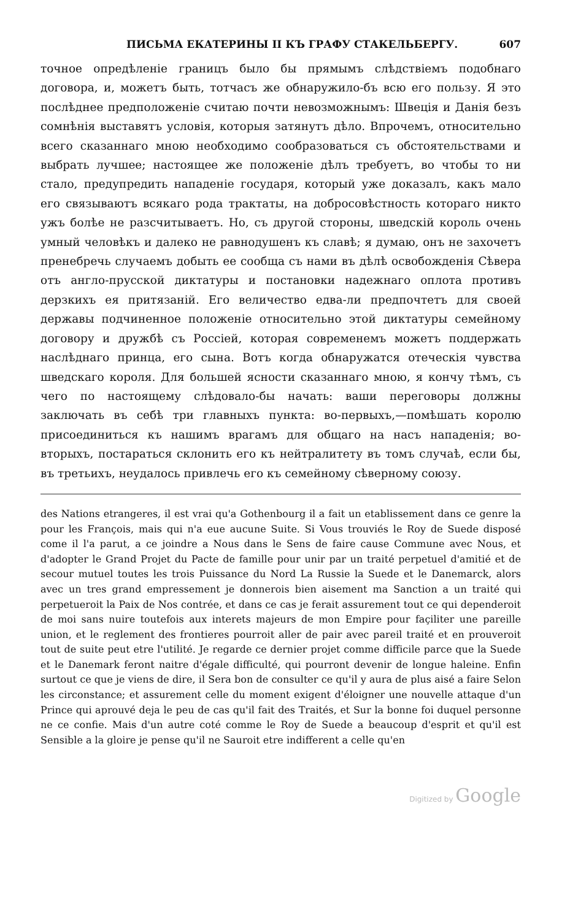ПИСЬМА ЕКАТЕРИНЫ II КЪ ГРАФУ СТАКЕЛЬБЕРГУ. 607
точное опредѣленіе границъ было бы прямымъ слѣдствіемъ подобнаго договора, и, можетъ быть, тотчасъ же обнаружило-бъ всю его пользу. Я это послѣднее предположеніе считаю почти невозможнымъ: Швеція и Данія безъ сомнѣнія выставятъ условія, которыя затянутъ дѣло. Впрочемъ, относительно всего сказаннаго мною необходимо сообразоваться съ обстоятельствами и выбрать лучшее; настоящее же положеніе дѣлъ требуетъ, во чтобы то ни стало, предупредить нападеніе государя, который уже доказалъ, какъ мало его связываютъ всякаго рода трактаты, на добросовѣстность котораго никто ужъ болѣе не разсчитываетъ. Но, съ другой стороны, шведскій король очень умный человѣкъ и далеко не равнодушенъ къ славѣ; я думаю, онъ не захочетъ пренебречь случаемъ добыть ее сообща съ нами въ дѣлѣ освобожденія Сѣвера отъ англо-прусской диктатуры и постановки надежнаго оплота противъ дерзкихъ ея притязаній. Его величество едва-ли предпочтетъ для своей державы подчиненное положеніе относительно этой диктатуры семейному договору и дружбѣ съ Россіей, которая современемъ можетъ поддержать наслѣднаго принца, его сына. Вотъ когда обнаружатся отеческія чувства шведскаго короля. Для большей ясности сказаннаго мною, я кончу тѣмъ, съ чего по настоящему слѣдовало-бы начать: ваши переговоры должны заключать въ себѣ три главныхъ пункта: во-первыхъ,—помѣшать королю присоединиться къ нашимъ врагамъ для общаго на насъ нападенія; во-вторыхъ, постараться склонить его къ нейтралитету въ томъ случаѣ, если бы, въ третьихъ, неудалось привлечь его къ семейному сѣверному союзу.
des Nations etrangeres, il est vrai qu'a Gothenbourg il a fait un etablissement dans ce genre la pour les François, mais qui n'a eue aucune Suite. Si Vous trouviés le Roy de Suede disposé come il l'a parut, a ce joindre a Nous dans le Sens de faire cause Commune avec Nous, et d'adopter le Grand Projet du Pacte de famille pour unir par un traité perpetuel d'amitié et de secour mutuel toutes les trois Puissance du Nord La Russie la Suede et le Danemarck, alors avec un tres grand empressement je donnerois bien aisement ma Sanction a un traité qui perpetueroit la Paix de Nos contrée, et dans ce cas je ferait assurement tout ce qui dependeroit de moi sans nuire toutefois aux interets majeurs de mon Empire pour façiliter une pareille union, et le reglement des frontieres pourroit aller de pair avec pareil traité et en prouveroit tout de suite peut etre l'utilité. Je regarde ce dernier projet comme difficile parce que la Suede et le Danemark feront naitre d'égale difficulté, qui pourront devenir de longue haleine. Enfin surtout ce que je viens de dire, il Sera bon de consulter ce qu'il y aura de plus aisé a faire Selon les circonstance; et assurement celle du moment exigent d'éloigner une nouvelle attaque d'un Prince qui aprouvé deja le peu de cas qu'il fait des Traités, et Sur la bonne foi duquel personne ne ce confie. Mais d'un autre coté comme le Roy de Suede a beaucoup d'esprit et qu'il est Sensible a la gloire je pense qu'il ne Sauroit etre indifferent a celle qu'en
Digitized by Google